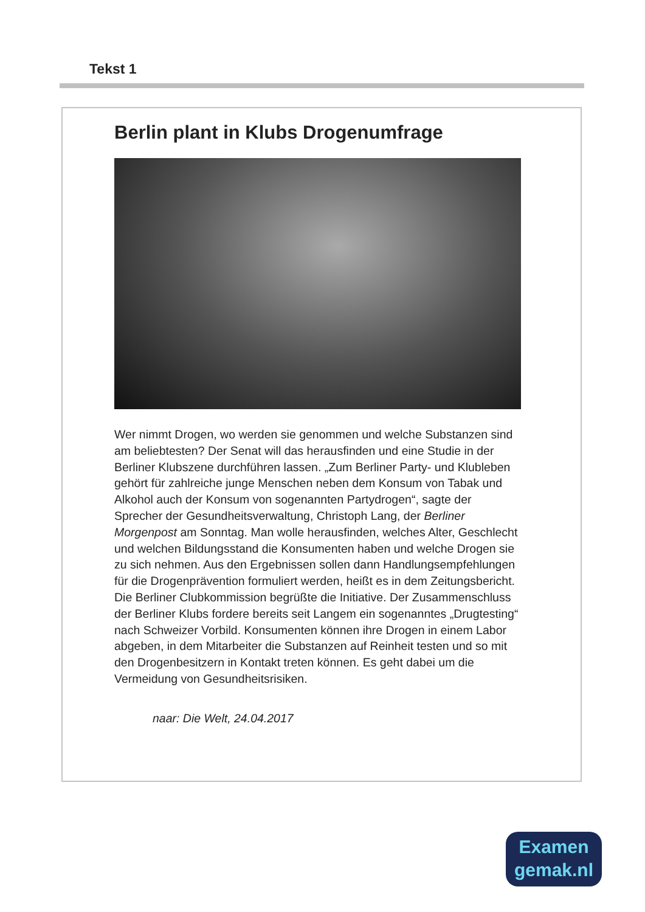Tekst 1
Berlin plant in Klubs Drogenumfrage
Wer nimmt Drogen, wo werden sie genommen und welche Substanzen sind am beliebtesten? Der Senat will das herausfinden und eine Studie in der Berliner Klubszene durchführen lassen. „Zum Berliner Party- und Klubleben gehört für zahlreiche junge Menschen neben dem Konsum von Tabak und Alkohol auch der Konsum von sogenannten Partydrogen“, sagte der Sprecher der Gesundheitsverwaltung, Christoph Lang, der Berliner Morgenpost am Sonntag. Man wolle herausfinden, welches Alter, Geschlecht und welchen Bildungsstand die Konsumenten haben und welche Drogen sie zu sich nehmen. Aus den Ergebnissen sollen dann Handlungsempfehlungen für die Drogenprävention formuliert werden, heißt es in dem Zeitungsbericht. Die Berliner Clubkommission begrüßte die Initiative. Der Zusammenschluss der Berliner Klubs fordere bereits seit Langem ein sogenanntes „Drugtesting“ nach Schweizer Vorbild. Konsumenten können ihre Drogen in einem Labor abgeben, in dem Mitarbeiter die Substanzen auf Reinheit testen und so mit den Drogenbesitzern in Kontakt treten können. Es geht dabei um die Vermeidung von Gesundheitsrisiken.
naar: Die Welt, 24.04.2017
Examen
gemak.nl